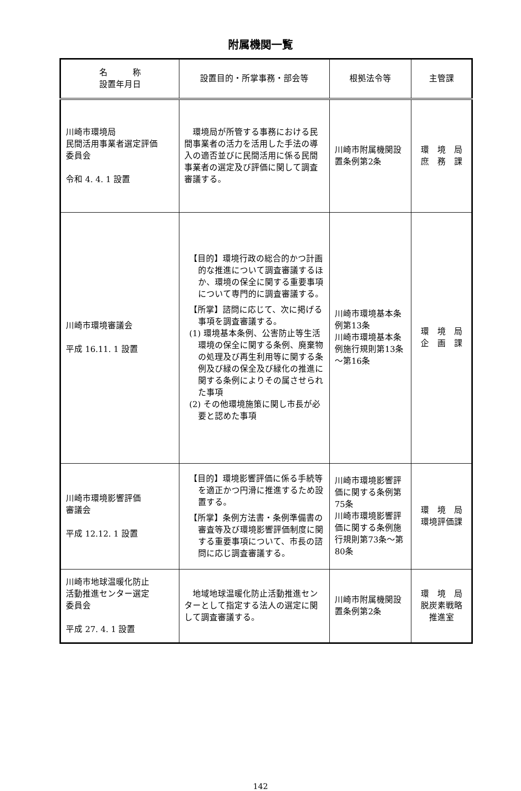附属機関一覧
| 名 称 設置年月日 | 設置目的・所掌事務・部会等 | 根拠法令等 | 主管課 |
| --- | --- | --- | --- |
| 川崎市環境局 民間活用事業者選定評価 委員会 令和 4. 4. 1 設置 | 環境局が所管する事務における民間事業者の活力を活用した手法の導入の適否並びに民間活用に係る民間事業者の選定及び評価に関して調査審議する。 | 川崎市附属機関設置条例第2条 | 環 境 局 庶 務 課 |
| 川崎市環境審議会 平成 16.11. 1 設置 | 【目的】環境行政の総合的かつ計画的な推進について調査審議するほか、環境の保全に関する重要事項について専門的に調査審議する。 【所掌】諮問に応じて、次に掲げる事項を調査審議する。 (1) 環境基本条例、公害防止等生活環境の保全に関する条例、廃棄物の処理及び再生利用等に関する条例及び緑の保全及び緑化の推進に関する条例によりその属させられた事項 (2) その他環境施策に関し市長が必要と認めた事項 | 川崎市環境基本条例第13条 川崎市環境基本条例施行規則第13条～第16条 | 環 境 局 企 画 課 |
| 川崎市環境影響評価 審議会 平成 12.12. 1 設置 | 【目的】環境影響評価に係る手続等を適正かつ円滑に推進するため設置する。 【所掌】条例方法書・条例準備書の審査等及び環境影響評価制度に関する重要事項について、市長の諮問に応じ調査審議する。 | 川崎市環境影響評価に関する条例第75条 川崎市環境影響評価に関する条例施行規則第73条～第80条 | 環 境 局 環境評価課 |
| 川崎市地球温暖化防止 活動推進センター選定 委員会 平成 27. 4. 1 設置 | 地域地球温暖化防止活動推進センターとして指定する法人の選定に関して調査審議する。 | 川崎市附属機関設置条例第2条 | 環 境 局 脱炭素戦略 推進室 |
142